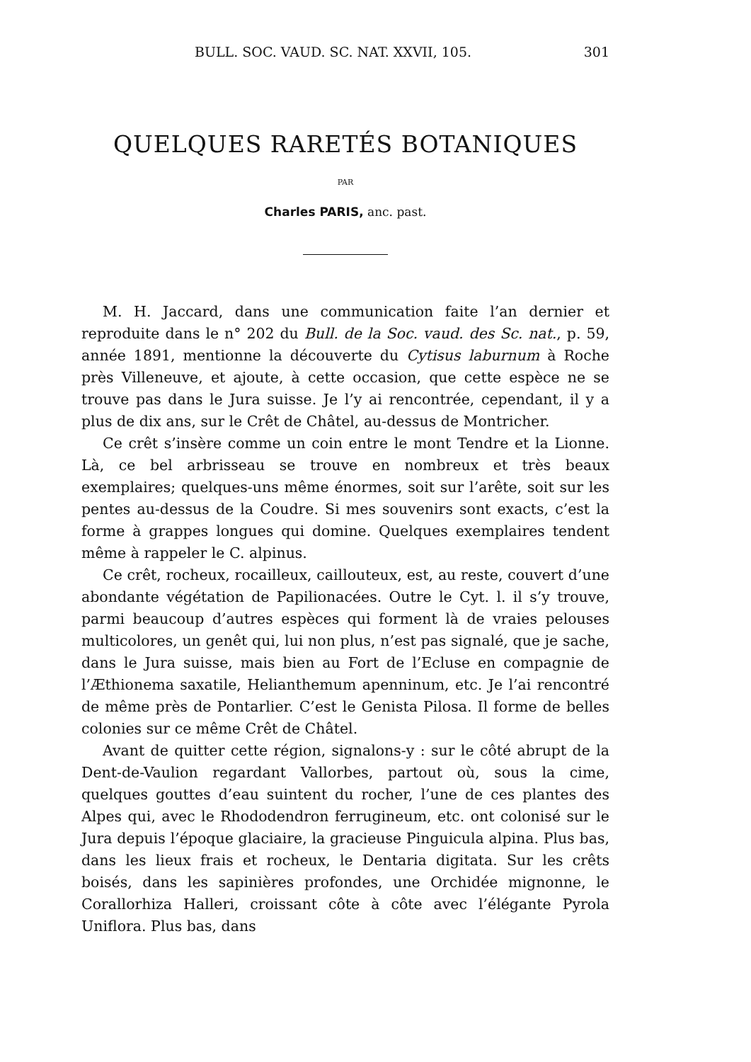BULL. SOC. VAUD. SC. NAT. XXVII, 105. 301
QUELQUES RARETÉS BOTANIQUES
PAR
Charles PARIS, anc. past.
M. H. Jaccard, dans une communication faite l’an dernier et reproduite dans le n° 202 du Bull. de la Soc. vaud. des Sc. nat., p. 59, année 1891, mentionne la découverte du Cytisus laburnum à Roche près Villeneuve, et ajoute, à cette occasion, que cette espèce ne se trouve pas dans le Jura suisse. Je l’y ai rencontrée, cependant, il y a plus de dix ans, sur le Crêt de Châtel, au-dessus de Montricher.
Ce crêt s’insère comme un coin entre le mont Tendre et la Lionne. Là, ce bel arbrisseau se trouve en nombreux et très beaux exemplaires; quelques-uns même énormes, soit sur l’arête, soit sur les pentes au-dessus de la Coudre. Si mes souvenirs sont exacts, c’est la forme à grappes longues qui domine. Quelques exemplaires tendent même à rappeler le C. alpinus.
Ce crêt, rocheux, rocailleux, caillouteux, est, au reste, couvert d’une abondante végétation de Papilionacées. Outre le Cyt. l. il s’y trouve, parmi beaucoup d’autres espèces qui forment là de vraies pelouses multicolores, un genêt qui, lui non plus, n’est pas signalé, que je sache, dans le Jura suisse, mais bien au Fort de l’Ecluse en compagnie de l’Æthionema saxatile, Helianthemum apenninum, etc. Je l’ai rencontré de même près de Pontarlier. C’est le Genista Pilosa. Il forme de belles colonies sur ce même Crêt de Châtel.
Avant de quitter cette région, signalons-y : sur le côté abrupt de la Dent-de-Vaulion regardant Vallorbes, partout où, sous la cime, quelques gouttes d’eau suintent du rocher, l’une de ces plantes des Alpes qui, avec le Rhododendron ferrugineum, etc. ont colonisé sur le Jura depuis l’époque glaciaire, la gracieuse Pinguicula alpina. Plus bas, dans les lieux frais et rocheux, le Dentaria digitata. Sur les crêts boisés, dans les sapinières profondes, une Orchidée mignonne, le Corallorhiza Halleri, croissant côte à côte avec l’élégante Pyrola Uniflora. Plus bas, dans